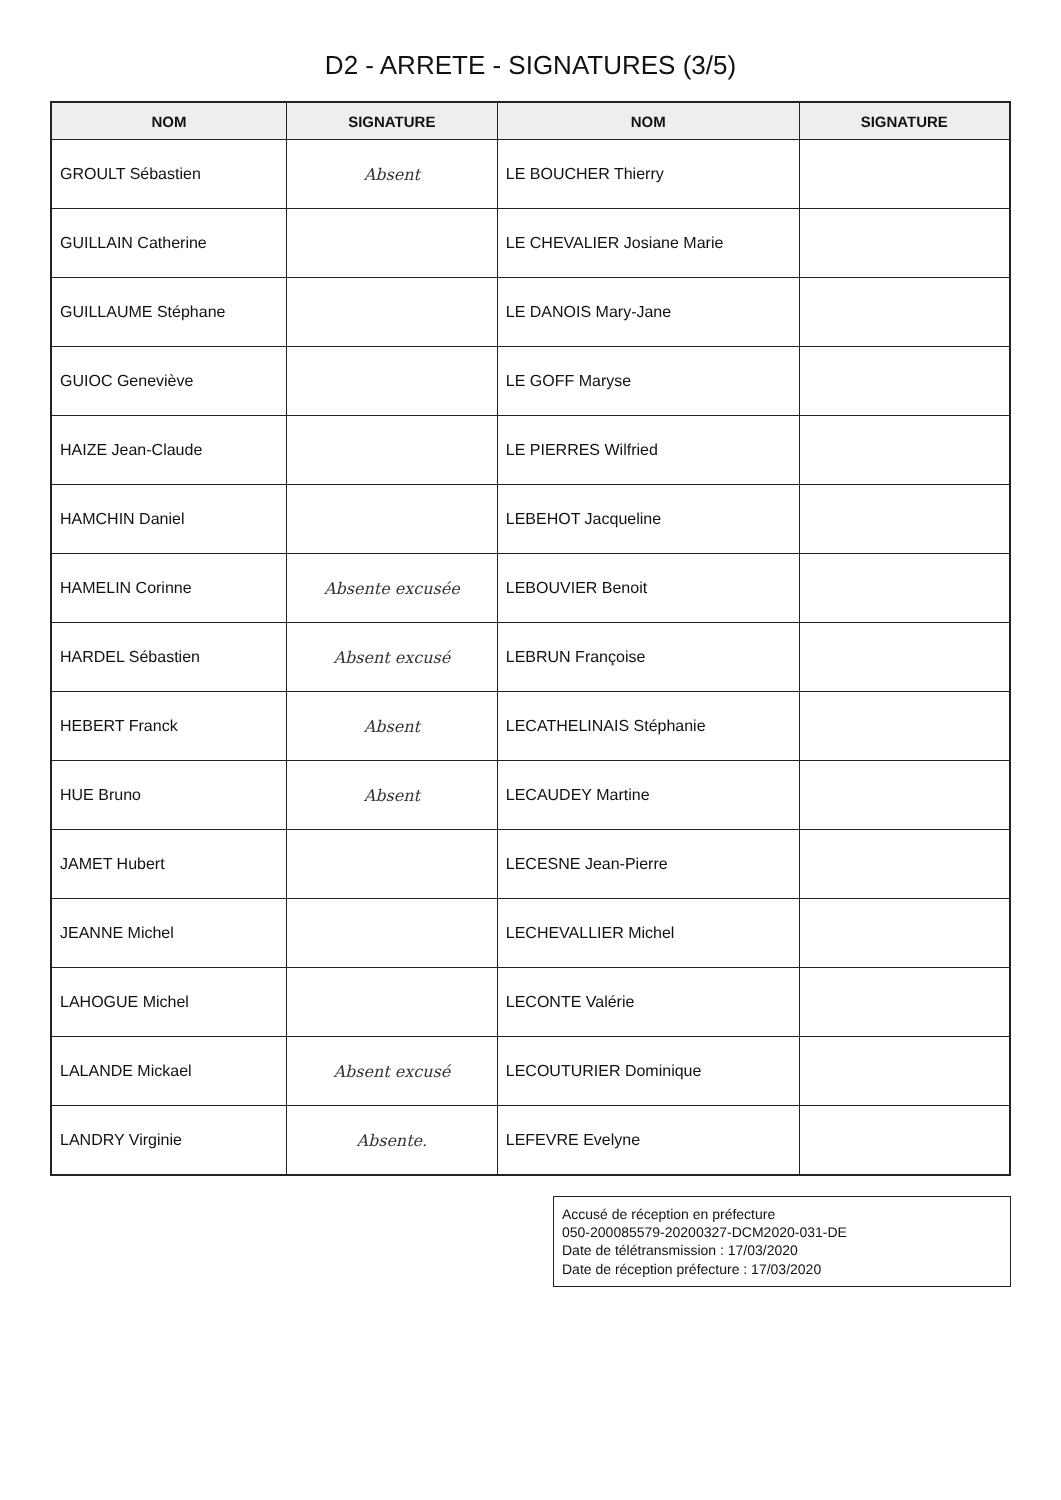D2 - ARRETE - SIGNATURES (3/5)
| NOM | SIGNATURE | NOM | SIGNATURE |
| --- | --- | --- | --- |
| GROULT Sébastien | Absent | LE BOUCHER Thierry | |
| GUILLAIN Catherine | | LE CHEVALIER Josiane Marie | |
| GUILLAUME Stéphane | | LE DANOIS Mary-Jane | |
| GUIOC Geneviève | | LE GOFF Maryse | |
| HAIZE Jean-Claude | | LE PIERRES Wilfried | |
| HAMCHIN Daniel | | LEBEHOT Jacqueline | |
| HAMELIN Corinne | Absente excusée | LEBOUVIER Benoit | |
| HARDEL Sébastien | Absent excusé | LEBRUN Françoise | |
| HEBERT Franck | Absent | LECATHELINAIS Stéphanie | |
| HUE Bruno | Absent | LECAUDEY Martine | |
| JAMET Hubert | | LECESNE Jean-Pierre | |
| JEANNE Michel | | LECHEVALLIER Michel | |
| LAHOGUE Michel | | LECONTE Valérie | |
| LALANDE Mickael | Absent excusé | LECOUTURIER Dominique | |
| LANDRY Virginie | Absente. | LEFEVRE Evelyne | |
Accusé de réception en préfecture
050-200085579-20200327-DCM2020-031-DE
Date de télétransmission : 17/03/2020
Date de réception préfecture : 17/03/2020